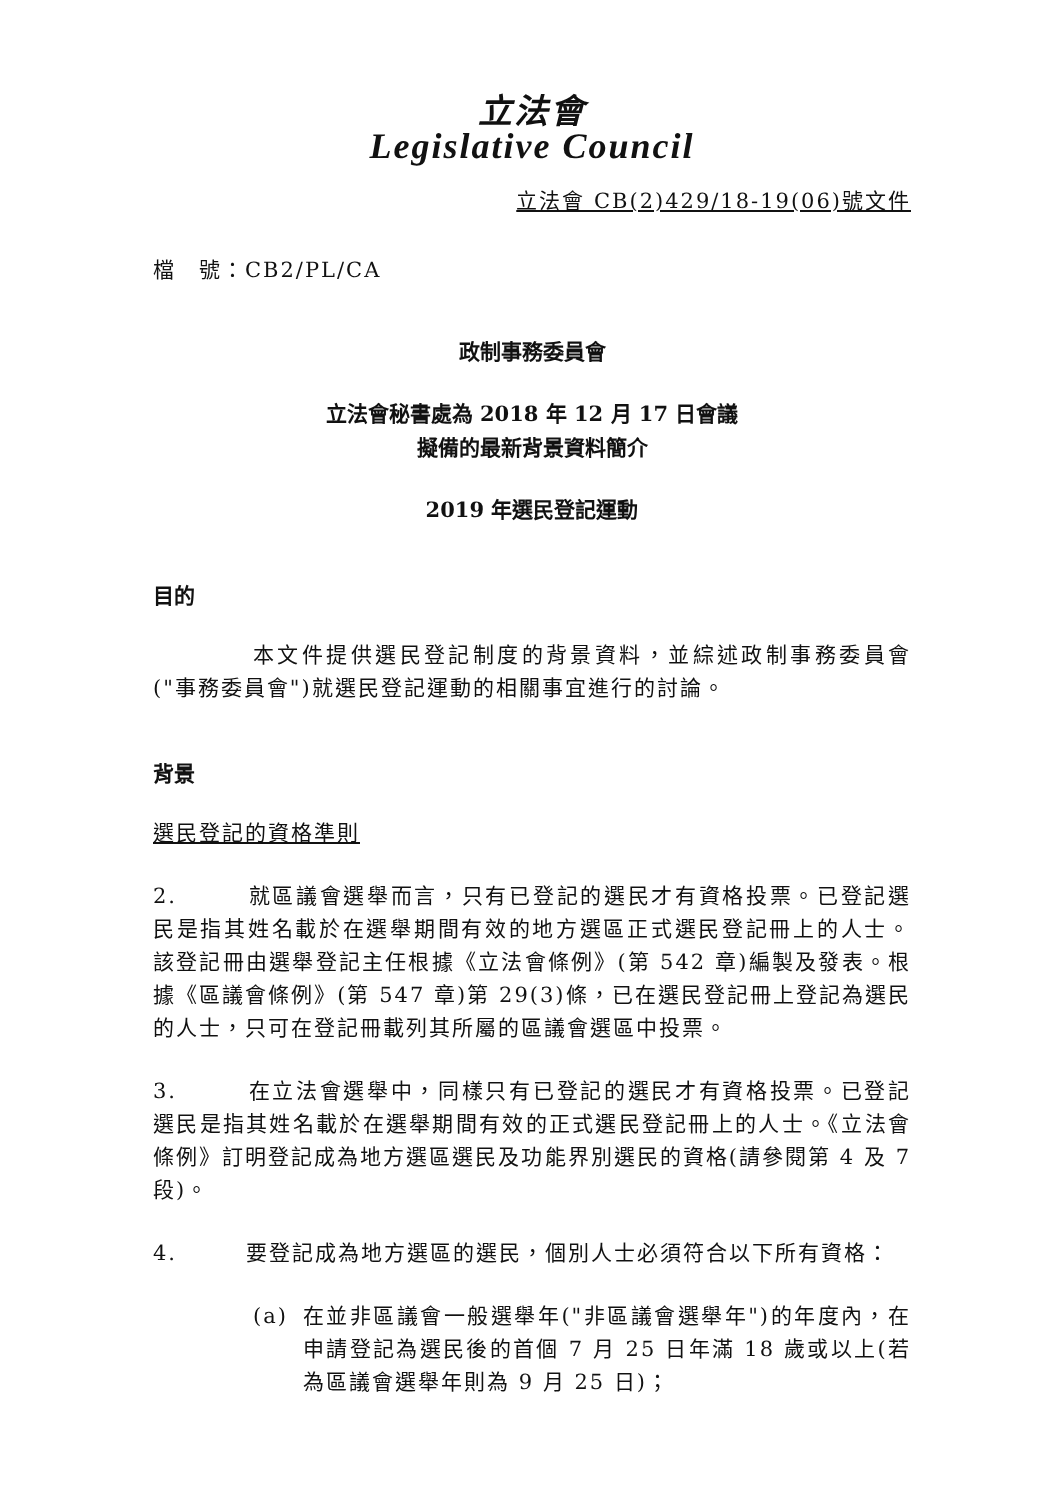立法會
Legislative Council
立法會 CB(2)429/18-19(06)號文件
檔　號：CB2/PL/CA
政制事務委員會
立法會秘書處為 2018 年 12 月 17 日會議
擬備的最新背景資料簡介
2019 年選民登記運動
目的
本文件提供選民登記制度的背景資料，並綜述政制事務委員會("事務委員會")就選民登記運動的相關事宜進行的討論。
背景
選民登記的資格準則
2.　　　就區議會選舉而言，只有已登記的選民才有資格投票。已登記選民是指其姓名載於在選舉期間有效的地方選區正式選民登記冊上的人士。該登記冊由選舉登記主任根據《立法會條例》(第 542 章)編製及發表。根據《區議會條例》(第 547 章)第 29(3)條，已在選民登記冊上登記為選民的人士，只可在登記冊載列其所屬的區議會選區中投票。
3.　　　在立法會選舉中，同樣只有已登記的選民才有資格投票。已登記選民是指其姓名載於在選舉期間有效的正式選民登記冊上的人士。《立法會條例》訂明登記成為地方選區選民及功能界別選民的資格(請參閱第 4 及 7 段)。
4.　　　要登記成為地方選區的選民，個別人士必須符合以下所有資格：
(a) 在並非區議會一般選舉年("非區議會選舉年")的年度內，在申請登記為選民後的首個 7 月 25 日年滿 18 歲或以上(若為區議會選舉年則為 9 月 25 日)；